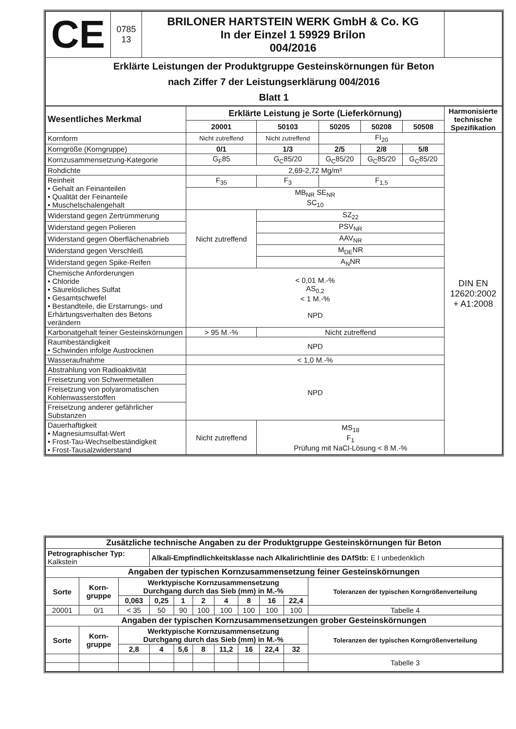| CE | 0785 13 | BRILONER HARTSTEIN WERK GmbH & Co. KG In der Einzel 1 59929 Brilon 004/2016 | |
| Erklärte Leistungen der Produktgruppe Gesteinskörnungen für Beton nach Ziffer 7 der Leistungserklärung 004/2016 Blatt 1 | | | |
| Wesentliches Merkmal | Erklärte Leistung je Sorte (Lieferkörnung) | | | | | Harmonisierte technische Spezifikation |
| --- | --- | --- | --- | --- | --- | --- |
| | 20001 | 50103 | 50205 | 50208 | 50508 | |
| Kornform | Nicht zutreffend | Nicht zutreffend | FI<sub>20</sub> | | | DIN EN 12620:2002 + A1:2008 |
| Korngröße (Korngruppe) | 0/1 | 1/3 | 2/5 | 2/8 | 5/8 | |
| Kornzusammensetzung-Kategorie | G<sub>F</sub>85 | G<sub>C</sub>85/20 | G<sub>C</sub>85/20 | G<sub>C</sub>85/20 | G<sub>C</sub>85/20 | |
| Rohdichte | 2,69-2,72 Mg/m³ | | | | | |
| Reinheit • Gehalt an Feinanteilen • Qualität der Feinanteile • Muschelschalengehalt | F<sub>35</sub> | F<sub>3</sub> | F<sub>1,5</sub> | | | |
| | MB<sub>NR</sub> SE<sub>NR</sub> SC<sub>10</sub> | | | | | |
| Widerstand gegen Zertrümmerung | Nicht zutreffend | SZ<sub>22</sub> | | | | |
| Widerstand gegen Polieren | | PSV<sub>NR</sub> | | | | |
| Widerstand gegen Oberflächenabrieb | | AAV<sub>NR</sub> | | | | |
| Widerstand gegen Verschleiß | | M<sub>DE</sub>NR | | | | |
| Widerstand gegen Spike-Reifen | | A<sub>N</sub>NR | | | | |
| Chemische Anforderungen • Chloride • Säurelösliches Sulfat • Gesamtschwefel • Bestandteile, die Erstarrungs- und Erhärtungsverhalten des Betons verändern | < 0,01 M.-% AS<sub>0,2</sub> < 1 M.-% NPD | | | | | |
| Karbonatgehalt feiner Gesteinskörnungen | > 95 M.-% | Nicht zutreffend | | | | |
| Raumbeständigkeit • Schwinden infolge Austrocknen | NPD | | | | | |
| Wasseraufnahme | < 1,0 M.-% | | | | | |
| Abstrahlung von Radioaktivität | NPD | | | | | |
| Freisetzung von Schwermetallen | | | | | | |
| Freisetzung von polyaromatischen Kohlenwasserstoffen | | | | | | |
| Freisetzung anderer gefährlicher Substanzen | | | | | | |
| Dauerhaftigkeit • Magnesiumsulfat-Wert • Frost-Tau-Wechselbeständigkeit • Frost-Tausalzwiderstand | Nicht zutreffend | MS<sub>18</sub> F<sub>1</sub> Prüfung mit NaCl-Lösung < 8 M.-% | | | | |
| Zusätzliche technische Angaben zu der Produktgruppe Gesteinskörnungen für Beton | | | | | | | | | | |
| --- | --- | --- | --- | --- | --- | --- | --- | --- | --- | --- |
| Petrographischer Typ: Kalkstein | | | Alkali-Empfindlichkeitsklasse nach Alkalirichtlinie des DAfStb: E I unbedenklich | | | | | | | |
| Angaben der typischen Kornzusammensetzung feiner Gesteinskörnungen | | | | | | | | | | |
| Sorte | Korn- gruppe | Werktypische Kornzusammensetzung Durchgang durch das Sieb (mm) in M.-% | | | | | | | | Toleranzen der typischen Korngrößenverteilung |
| | | 0,063 | 0,25 | 1 | 2 | 4 | 8 | 16 | 22,4 | |
| 20001 | 0/1 | < 35 | 50 | 90 | 100 | 100 | 100 | 100 | 100 | Tabelle 4 |
| Angaben der typischen Kornzusammensetzungen grober Gesteinskörnungen | | | | | | | | | | |
| Sorte | Korn- gruppe | Werktypische Kornzusammensetzung Durchgang durch das Sieb (mm) in M.-% | | | | | | | | Toleranzen der typischen Korngrößenverteilung |
| | | 2,8 | 4 | 5,6 | 8 | 11,2 | 16 | 22,4 | 32 | |
| | | | | | | | | | | Tabelle 3 |